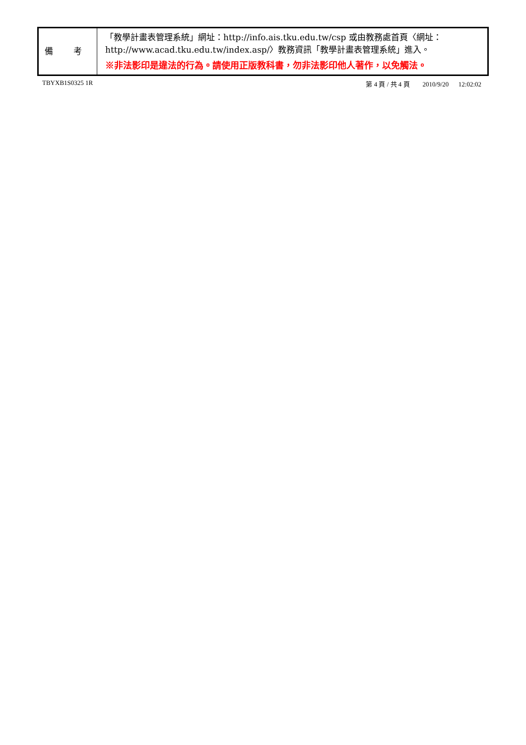| 備 考 | 「教學計畫表管理系統」網址： http://info.ais.tku.edu.tw/csp 或由教務處首頁〈網址： http://www.acad.tku.edu.tw/index.asp/ 〉教務資訊「教學計畫表管理系統」進入。 ※非法影印是違法的行為。請使用正版教科書，勿非法影印他人著作，以免觸法。 |
TBYXB1S0325 1R 第 4 頁 / 共 4 頁 2010/9/20 12:02:02